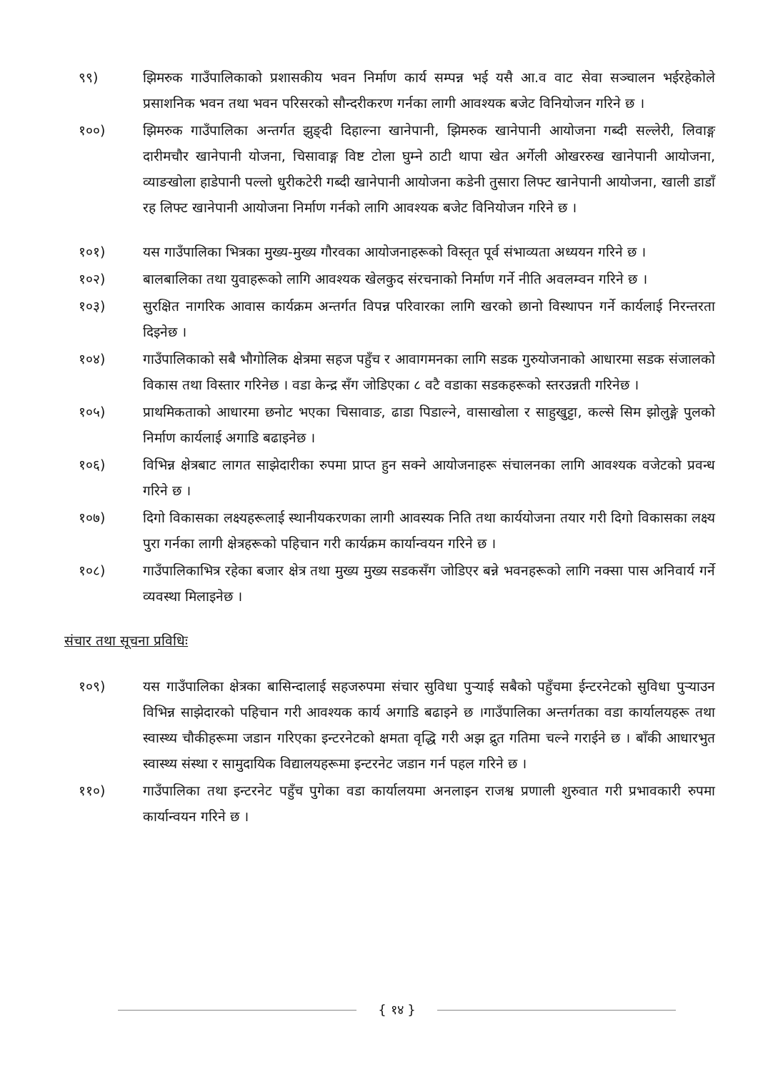९९) झिमरुक गाउँपालिकाको प्रशासकीय भवन निर्माण कार्य सम्पन्न भई यसै आ.व वाट सेवा सञ्चालन भईरहेकोले प्रसाशनिक भवन तथा भवन परिसरको सौन्दरीकरण गर्नका लागी आवश्यक बजेट विनियोजन गरिने छ ।
१००) झिमरुक गाउँपालिका अन्तर्गत झुङ्दी दिहाल्ना खानेपानी, झिमरुक खानेपानी आयोजना गब्दी सल्लेरी, लिवाङ्ग दारीमचौर खानेपानी योजना, चिसावाङ्ग विष्ट टोला घुम्ने ठाटी थापा खेत अर्गेली ओखररुख खानेपानी आयोजना, व्याङखोला हाडेपानी पल्लो धुरीकटेरी गब्दी खानेपानी आयोजना कडेनी तुसारा लिफ्ट खानेपानी आयोजना, खाली डाडाँ रह लिफ्ट खानेपानी आयोजना निर्माण गर्नको लागि आवश्यक बजेट विनियोजन गरिने छ ।
१०१) यस गाउँपालिका भित्रका मुख्य-मुख्य गौरवका आयोजनाहरूको विस्तृत पूर्व संभाव्यता अध्ययन गरिने छ ।
१०२) बालबालिका तथा युवाहरूको लागि आवश्यक खेलकुद संरचनाको निर्माण गर्ने नीति अवलम्वन गरिने छ ।
१०३) सुरक्षित नागरिक आवास कार्यक्रम अन्तर्गत विपन्न परिवारका लागि खरको छानो विस्थापन गर्ने कार्यलाई निरन्तरता दिइनेछ ।
१०४) गाउँपालिकाको सबै भौगोलिक क्षेत्रमा सहज पहुँच र आवागमनका लागि सडक गुरुयोजनाको आधारमा सडक संजालको विकास तथा विस्तार गरिनेछ । वडा केन्द्र सँग जोडिएका ८ वटै वडाका सडकहरूको स्तरउन्नती गरिनेछ ।
१०५) प्राथमिकताको आधारमा छनोट भएका चिसावाङ, ढाडा पिडाल्ने, वासाखोला र साहुखुट्टा, कल्से सिम झोलुङ्गे पुलको निर्माण कार्यलाई अगाडि बढाइनेछ ।
१०६) विभिन्न क्षेत्रबाट लागत साझेदारीका रुपमा प्राप्त हुन सक्ने आयोजनाहरू संचालनका लागि आवश्यक वजेटको प्रवन्ध गरिने छ ।
१०७) दिगो विकासका लक्ष्यहरूलाई स्थानीयकरणका लागी आवस्यक निति तथा कार्ययोजना तयार गरी दिगो विकासका लक्ष्य पुरा गर्नका लागी क्षेत्रहरूको पहिचान गरी कार्यक्रम कार्यान्वयन गरिने छ ।
१०८) गाउँपालिकाभित्र रहेका बजार क्षेत्र तथा मुख्य मुख्य सडकसँग जोडिएर बन्ने भवनहरूको लागि नक्सा पास अनिवार्य गर्ने व्यवस्था मिलाइनेछ ।
संचार तथा सूचना प्रविधिः
१०९) यस गाउँपालिका क्षेत्रका बासिन्दालाई सहजरुपमा संचार सुविधा पुऱ्याई सबैको पहुँचमा ईन्टरनेटको सुविधा पुऱ्याउन विभिन्न साझेदारको पहिचान गरी आवश्यक कार्य अगाडि बढाइने छ ।गाउँपालिका अन्तर्गतका वडा कार्यालयहरू तथा स्वास्थ्य चौकीहरूमा जडान गरिएका इन्टरनेटको क्षमता वृद्धि गरी अझ द्रुत गतिमा चल्ने गराईने छ । बाँकी आधारभुत स्वास्थ्य संस्था र सामुदायिक विद्यालयहरूमा इन्टरनेट जडान गर्न पहल गरिने छ ।
११०) गाउँपालिका तथा इन्टरनेट पहुँच पुगेका वडा कार्यालयमा अनलाइन राजश्व प्रणाली शुरुवात गरी प्रभावकारी रुपमा कार्यान्वयन गरिने छ ।
{ १४ }